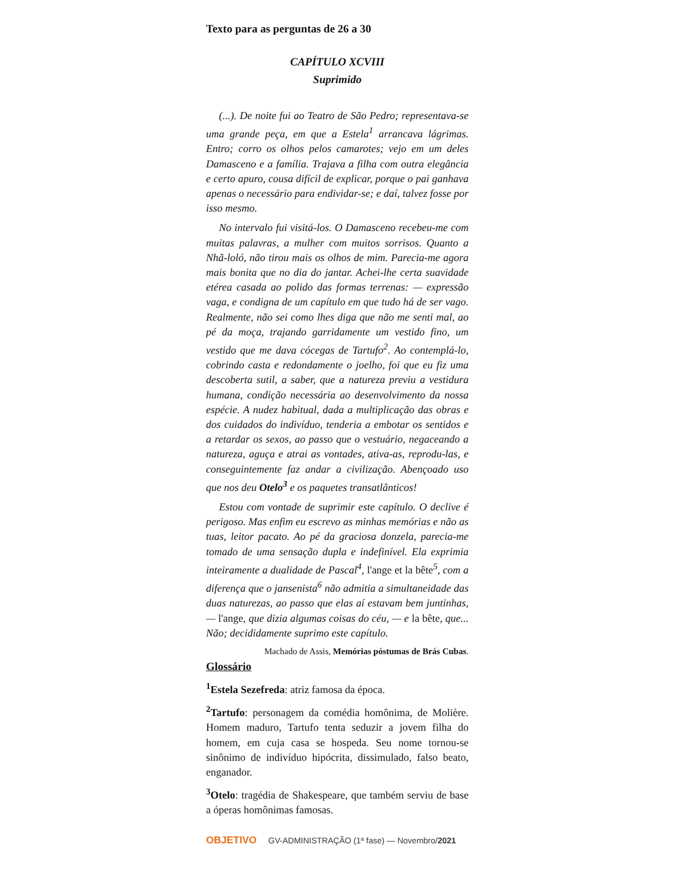Texto para as perguntas de 26 a 30
CAPÍTULO XCVIII
Suprimido
(...). De noite fui ao Teatro de São Pedro; representava-se uma grande peça, em que a Estela<sup>1</sup> arrancava lágrimas. Entro; corro os olhos pelos camarotes; vejo em um deles Damasceno e a família. Trajava a filha com outra elegância e certo apuro, cousa difícil de explicar, porque o pai ganhava apenas o necessário para endividar-se; e daí, talvez fosse por isso mesmo.
No intervalo fui visitá-los. O Damasceno recebeu-me com muitas palavras, a mulher com muitos sorrisos. Quanto a Nhã-loló, não tirou mais os olhos de mim. Parecia-me agora mais bonita que no dia do jantar. Achei-lhe certa suavidade etérea casada ao polido das formas terrenas: — expressão vaga, e condigna de um capítulo em que tudo há de ser vago. Realmente, não sei como lhes diga que não me senti mal, ao pé da moça, trajando garridamente um vestido fino, um vestido que me dava cócegas de Tartufo<sup>2</sup>. Ao contemplá-lo, cobrindo casta e redondamente o joelho, foi que eu fiz uma descoberta sutil, a saber, que a natureza previu a vestidura humana, condição necessária ao desenvolvimento da nossa espécie. A nudez habitual, dada a multiplicação das obras e dos cuidados do indivíduo, tenderia a embotar os sentidos e a retardar os sexos, ao passo que o vestuário, negaceando a natureza, aguça e atrai as vontades, ativa-as, reprodu-las, e conseguintemente faz andar a civilização. Abençoado uso que nos deu Otelo<sup>3</sup> e os paquetes transatlânticos!
Estou com vontade de suprimir este capítulo. O declive é perigoso. Mas enfim eu escrevo as minhas memórias e não as tuas, leitor pacato. Ao pé da graciosa donzela, parecia-me tomado de uma sensação dupla e indefinível. Ela exprimia inteiramente a dualidade de Pascal<sup>4</sup>, l'ange et la bête<sup>5</sup>, com a diferença que o jansenista<sup>6</sup> não admitia a simultaneidade das duas naturezas, ao passo que elas aí estavam bem juntinhas, — l'ange, que dizia algumas coisas do céu, — e la bête, que... Não; decididamente suprimo este capítulo.
Machado de Assis, Memórias póstumas de Brás Cubas.
Glossário
<sup>1</sup> Estela Sezefreda: atriz famosa da época.
<sup>2</sup> Tartufo: personagem da comédia homônima, de Molière. Homem maduro, Tartufo tenta seduzir a jovem filha do homem, em cuja casa se hospeda. Seu nome tornou-se sinônimo de indivíduo hipócrita, dissimulado, falso beato, enganador.
<sup>3</sup> Otelo: tragédia de Shakespeare, que também serviu de base a óperas homônimas famosas.
OBJETIVO GV-ADMINISTRAÇÃO (1ª fase) — Novembro/2021